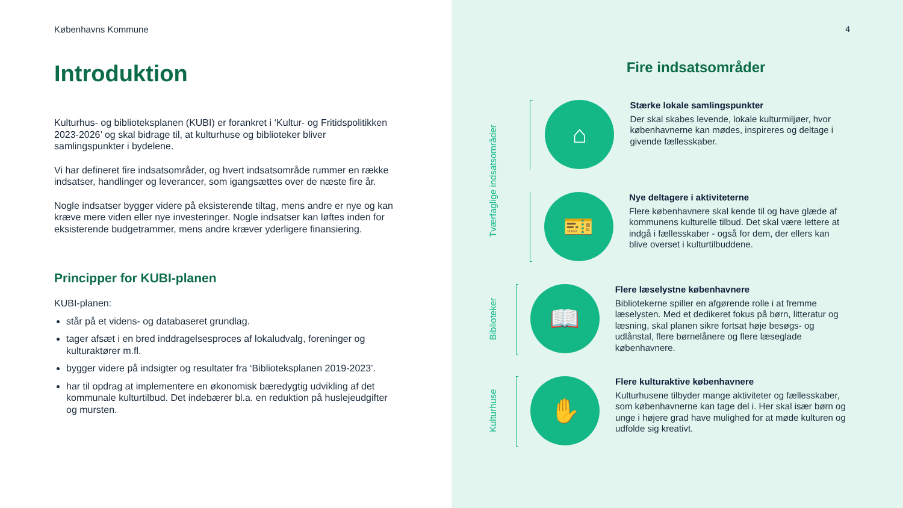Københavns Kommune
Introduktion
Kulturhus- og biblioteksplanen (KUBI) er forankret i ‘Kultur- og Fritidspolitikken 2023-2026’ og skal bidrage til, at kulturhuse og biblioteker bliver samlingspunkter i bydelene.
Vi har defineret fire indsatsområder, og hvert indsatsområde rummer en række indsatser, handlinger og leverancer, som igangsættes over de næste fire år.
Nogle indsatser bygger videre på eksisterende tiltag, mens andre er nye og kan kræve mere viden eller nye investeringer. Nogle indsatser kan løftes inden for eksisterende budgetrammer, mens andre kræver yderligere finansiering.
Principper for KUBI-planen
KUBI-planen:
står på et videns- og databaseret grundlag.
tager afsæt i en bred inddragelsesproces af lokaludvalg, foreninger og kulturaktører m.fl.
bygger videre på indsigter og resultater fra ‘Biblioteksplanen 2019-2023’.
har til opdrag at implementere en økonomisk bæredygtig udvikling af det kommunale kulturtilbud. Det indebærer bl.a. en reduktion på huslejeudgifter og mursten.
4
Fire indsatsområder
Tværfaglige indsatsområder
⌂
Stærke lokale samlingspunkter
Der skal skabes levende, lokale kulturmiljøer, hvor københavnerne kan mødes, inspireres og deltage i givende fællesskaber.
🎫
Nye deltagere i aktiviteterne
Flere københavnere skal kende til og have glæde af kommunens kulturelle tilbud. Det skal være lettere at indgå i fællesskaber - også for dem, der ellers kan blive overset i kulturtilbuddene.
Biblioteker
📖
Flere læselystne københavnere
Bibliotekerne spiller en afgørende rolle i at fremme læselysten. Med et dedikeret fokus på børn, litteratur og læsning, skal planen sikre fortsat høje besøgs- og udlånstal, flere børnelånere og flere læseglade københavnere.
Kulturhuse
✋
Flere kulturaktive københavnere
Kulturhusene tilbyder mange aktiviteter og fællesskaber, som københavnerne kan tage del i. Her skal især børn og unge i højere grad have mulighed for at møde kulturen og udfolde sig kreativt.